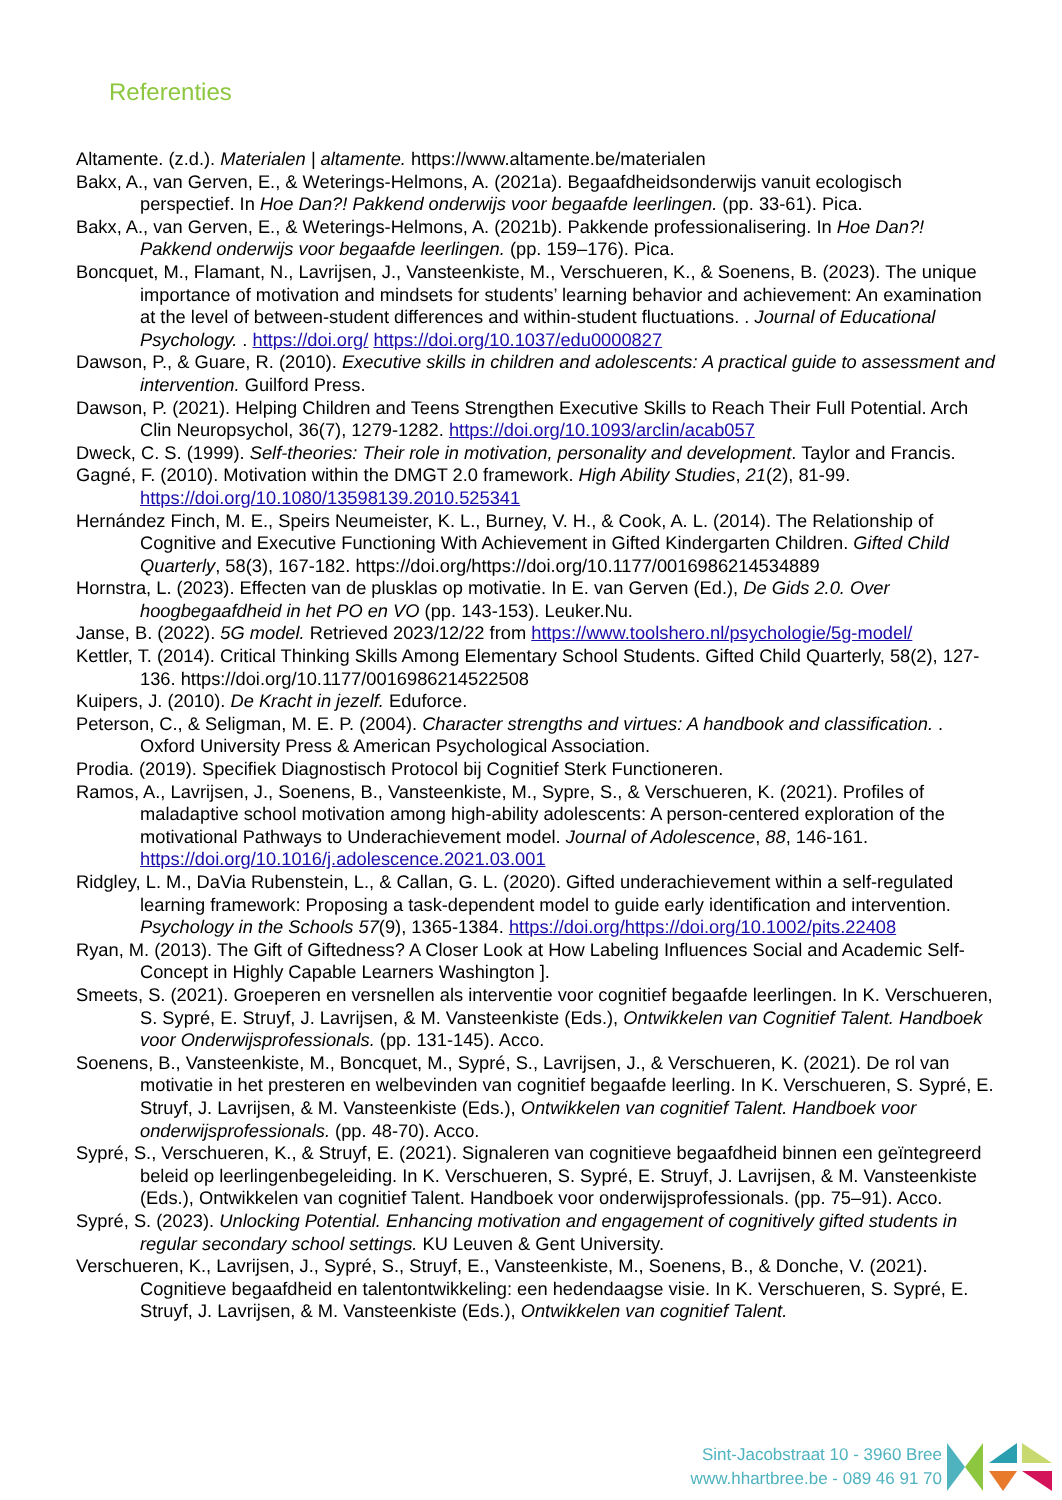Referenties
Altamente. (z.d.). Materialen | altamente. https://www.altamente.be/materialen
Bakx, A., van Gerven, E., & Weterings-Helmons, A. (2021a). Begaafdheidsonderwijs vanuit ecologisch perspectief. In Hoe Dan?! Pakkend onderwijs voor begaafde leerlingen. (pp. 33-61). Pica.
Bakx, A., van Gerven, E., & Weterings-Helmons, A. (2021b). Pakkende professionalisering. In Hoe Dan?! Pakkend onderwijs voor begaafde leerlingen. (pp. 159–176). Pica.
Boncquet, M., Flamant, N., Lavrijsen, J., Vansteenkiste, M., Verschueren, K., & Soenens, B. (2023). The unique importance of motivation and mindsets for students’ learning behavior and achievement: An examination at the level of between-student differences and within-student fluctuations. . Journal of Educational Psychology. . https://doi.org/ https://doi.org/10.1037/edu0000827
Dawson, P., & Guare, R. (2010). Executive skills in children and adolescents: A practical guide to assessment and intervention. Guilford Press.
Dawson, P. (2021). Helping Children and Teens Strengthen Executive Skills to Reach Their Full Potential. Arch Clin Neuropsychol, 36(7), 1279-1282. https://doi.org/10.1093/arclin/acab057
Dweck, C. S. (1999). Self-theories: Their role in motivation, personality and development. Taylor and Francis.
Gagné, F. (2010). Motivation within the DMGT 2.0 framework. High Ability Studies, 21(2), 81-99. https://doi.org/10.1080/13598139.2010.525341
Hernández Finch, M. E., Speirs Neumeister, K. L., Burney, V. H., & Cook, A. L. (2014). The Relationship of Cognitive and Executive Functioning With Achievement in Gifted Kindergarten Children. Gifted Child Quarterly, 58(3), 167-182. https://doi.org/https://doi.org/10.1177/0016986214534889
Hornstra, L. (2023). Effecten van de plusklas op motivatie. In E. van Gerven (Ed.), De Gids 2.0. Over hoogbegaafdheid in het PO en VO (pp. 143-153). Leuker.Nu.
Janse, B. (2022). 5G model. Retrieved 2023/12/22 from https://www.toolshero.nl/psychologie/5g-model/
Kettler, T. (2014). Critical Thinking Skills Among Elementary School Students. Gifted Child Quarterly, 58(2), 127-136. https://doi.org/10.1177/0016986214522508
Kuipers, J. (2010). De Kracht in jezelf. Eduforce.
Peterson, C., & Seligman, M. E. P. (2004). Character strengths and virtues: A handbook and classification. . Oxford University Press & American Psychological Association.
Prodia. (2019). Specifiek Diagnostisch Protocol bij Cognitief Sterk Functioneren.
Ramos, A., Lavrijsen, J., Soenens, B., Vansteenkiste, M., Sypre, S., & Verschueren, K. (2021). Profiles of maladaptive school motivation among high-ability adolescents: A person-centered exploration of the motivational Pathways to Underachievement model. Journal of Adolescence, 88, 146-161. https://doi.org/10.1016/j.adolescence.2021.03.001
Ridgley, L. M., DaVia Rubenstein, L., & Callan, G. L. (2020). Gifted underachievement within a self-regulated learning framework: Proposing a task-dependent model to guide early identification and intervention. Psychology in the Schools 57(9), 1365-1384. https://doi.org/https://doi.org/10.1002/pits.22408
Ryan, M. (2013). The Gift of Giftedness? A Closer Look at How Labeling Influences Social and Academic Self-Concept in Highly Capable Learners Washington ].
Smeets, S. (2021). Groeperen en versnellen als interventie voor cognitief begaafde leerlingen. In K. Verschueren, S. Sypré, E. Struyf, J. Lavrijsen, & M. Vansteenkiste (Eds.), Ontwikkelen van Cognitief Talent. Handboek voor Onderwijsprofessionals. (pp. 131-145). Acco.
Soenens, B., Vansteenkiste, M., Boncquet, M., Sypré, S., Lavrijsen, J., & Verschueren, K. (2021). De rol van motivatie in het presteren en welbevinden van cognitief begaafde leerling. In K. Verschueren, S. Sypré, E. Struyf, J. Lavrijsen, & M. Vansteenkiste (Eds.), Ontwikkelen van cognitief Talent. Handboek voor onderwijsprofessionals. (pp. 48-70). Acco.
Sypré, S., Verschueren, K., & Struyf, E. (2021). Signaleren van cognitieve begaafdheid binnen een geïntegreerd beleid op leerlingenbegeleiding. In K. Verschueren, S. Sypré, E. Struyf, J. Lavrijsen, & M. Vansteenkiste (Eds.), Ontwikkelen van cognitief Talent. Handboek voor onderwijsprofessionals. (pp. 75–91). Acco.
Sypré, S. (2023). Unlocking Potential. Enhancing motivation and engagement of cognitively gifted students in regular secondary school settings. KU Leuven & Gent University.
Verschueren, K., Lavrijsen, J., Sypré, S., Struyf, E., Vansteenkiste, M., Soenens, B., & Donche, V. (2021). Cognitieve begaafdheid en talentontwikkeling: een hedendaagse visie. In K. Verschueren, S. Sypré, E. Struyf, J. Lavrijsen, & M. Vansteenkiste (Eds.), Ontwikkelen van cognitief Talent.
Sint-Jacobstraat 10 - 3960 Bree
www.hhartbree.be - 089 46 91 70